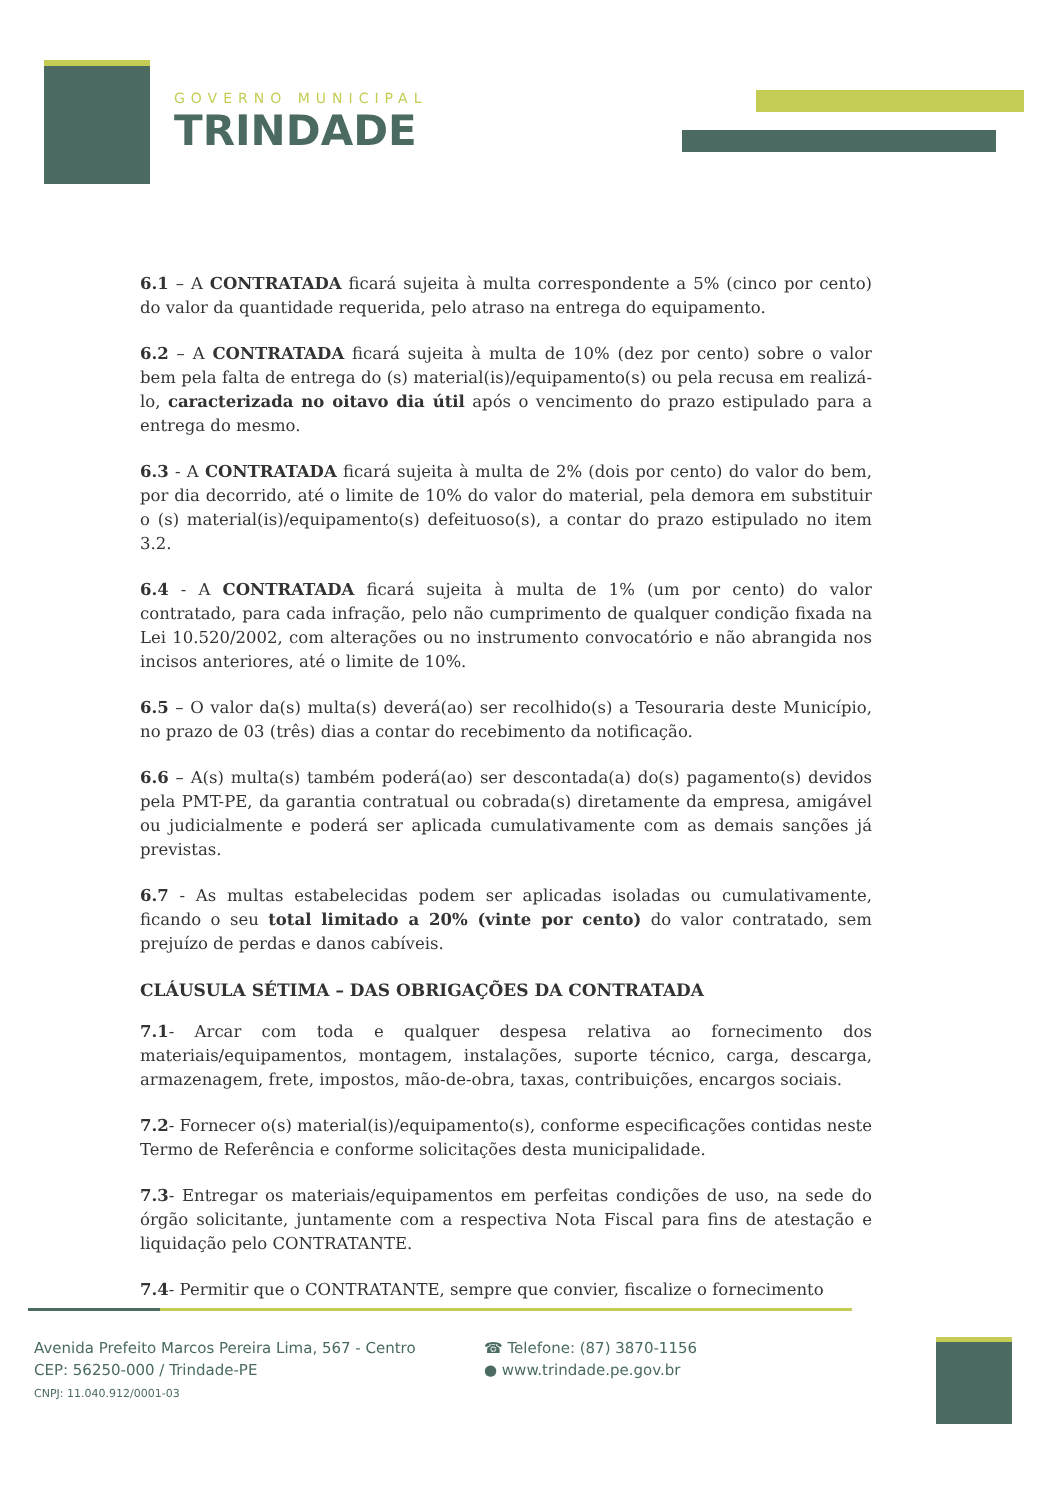GOVERNO MUNICIPAL
TRINDADE
6.1 – A CONTRATADA ficará sujeita à multa correspondente a 5% (cinco por cento) do valor da quantidade requerida, pelo atraso na entrega do equipamento.
6.2 – A CONTRATADA ficará sujeita à multa de 10% (dez por cento) sobre o valor bem pela falta de entrega do (s) material(is)/equipamento(s) ou pela recusa em realizá-lo, caracterizada no oitavo dia útil após o vencimento do prazo estipulado para a entrega do mesmo.
6.3 - A CONTRATADA ficará sujeita à multa de 2% (dois por cento) do valor do bem, por dia decorrido, até o limite de 10% do valor do material, pela demora em substituir o (s) material(is)/equipamento(s) defeituoso(s), a contar do prazo estipulado no item 3.2.
6.4 - A CONTRATADA ficará sujeita à multa de 1% (um por cento) do valor contratado, para cada infração, pelo não cumprimento de qualquer condição fixada na Lei 10.520/2002, com alterações ou no instrumento convocatório e não abrangida nos incisos anteriores, até o limite de 10%.
6.5 – O valor da(s) multa(s) deverá(ao) ser recolhido(s) a Tesouraria deste Município, no prazo de 03 (três) dias a contar do recebimento da notificação.
6.6 – A(s) multa(s) também poderá(ao) ser descontada(a) do(s) pagamento(s) devidos pela PMT-PE, da garantia contratual ou cobrada(s) diretamente da empresa, amigável ou judicialmente e poderá ser aplicada cumulativamente com as demais sanções já previstas.
6.7 - As multas estabelecidas podem ser aplicadas isoladas ou cumulativamente, ficando o seu total limitado a 20% (vinte por cento) do valor contratado, sem prejuízo de perdas e danos cabíveis.
CLÁUSULA SÉTIMA – DAS OBRIGAÇÕES DA CONTRATADA
7.1- Arcar com toda e qualquer despesa relativa ao fornecimento dos materiais/equipamentos, montagem, instalações, suporte técnico, carga, descarga, armazenagem, frete, impostos, mão-de-obra, taxas, contribuições, encargos sociais.
7.2- Fornecer o(s) material(is)/equipamento(s), conforme especificações contidas neste Termo de Referência e conforme solicitações desta municipalidade.
7.3- Entregar os materiais/equipamentos em perfeitas condições de uso, na sede do órgão solicitante, juntamente com a respectiva Nota Fiscal para fins de atestação e liquidação pelo CONTRATANTE.
7.4- Permitir que o CONTRATANTE, sempre que convier, fiscalize o fornecimento
Avenida Prefeito Marcos Pereira Lima, 567 - Centro
CEP: 56250-000 / Trindade-PE
CNPJ: 11.040.912/0001-03
☎ Telefone: (87) 3870-1156
● www.trindade.pe.gov.br